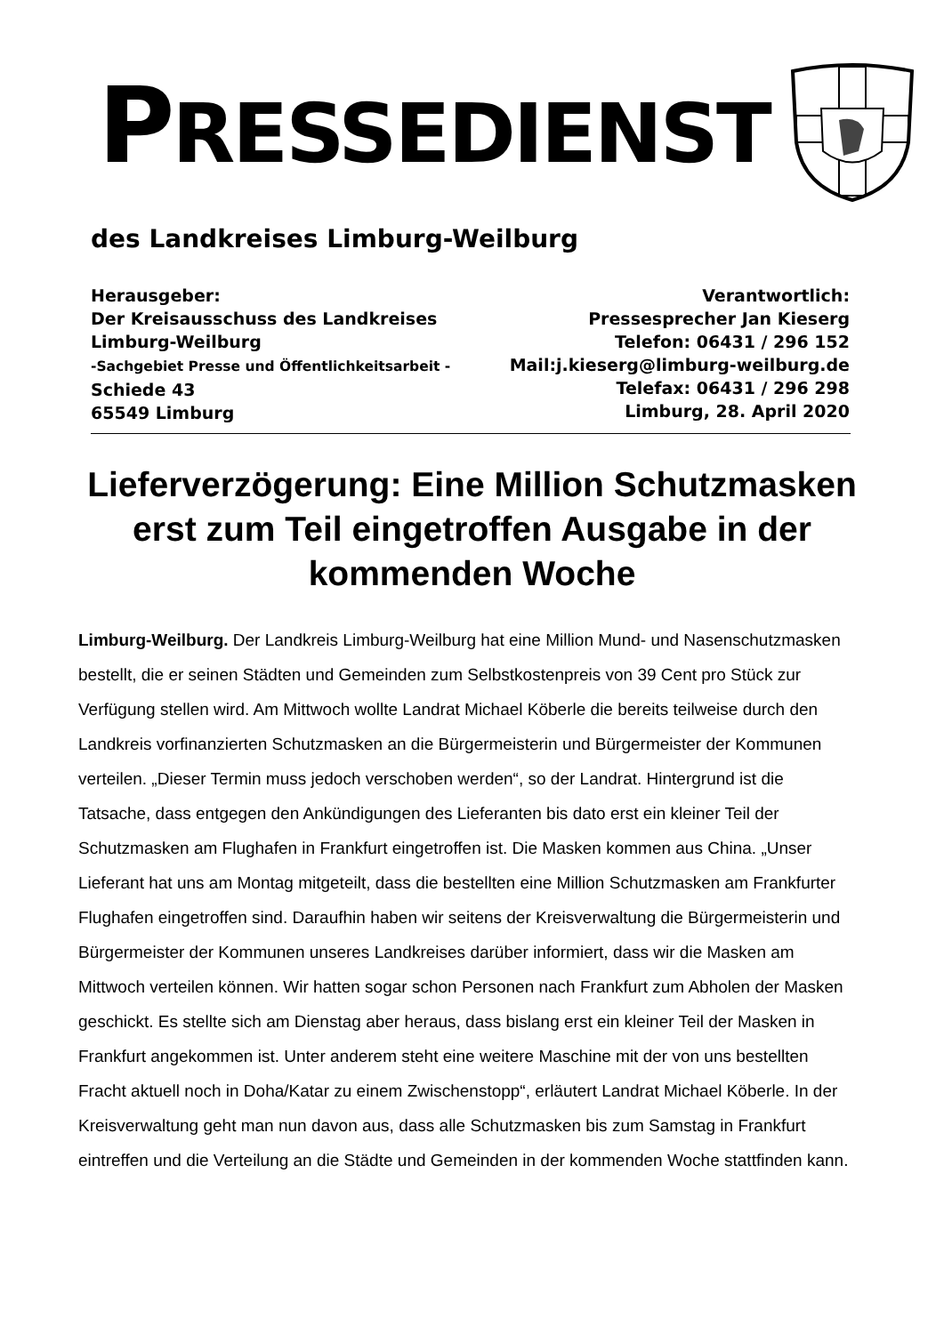PRESSEDIENST
des Landkreises Limburg-Weilburg
Herausgeber:
Der Kreisausschuss des Landkreises
Limburg-Weilburg
-Sachgebiet Presse und Öffentlichkeitsarbeit -
Schiede 43
65549 Limburg
Verantwortlich:
Pressesprecher Jan Kieserg
Telefon: 06431 / 296 152
Mail:j.kieserg@limburg-weilburg.de
Telefax: 06431 / 296 298
Limburg, 28. April 2020
Lieferverzögerung: Eine Million Schutzmasken erst zum Teil eingetroffen Ausgabe in der kommenden Woche
Limburg-Weilburg. Der Landkreis Limburg-Weilburg hat eine Million Mund- und Nasenschutzmasken bestellt, die er seinen Städten und Gemeinden zum Selbstkostenpreis von 39 Cent pro Stück zur Verfügung stellen wird. Am Mittwoch wollte Landrat Michael Köberle die bereits teilweise durch den Landkreis vorfinanzierten Schutzmasken an die Bürgermeisterin und Bürgermeister der Kommunen verteilen. „Dieser Termin muss jedoch verschoben werden“, so der Landrat. Hintergrund ist die Tatsache, dass entgegen den Ankündigungen des Lieferanten bis dato erst ein kleiner Teil der Schutzmasken am Flughafen in Frankfurt eingetroffen ist. Die Masken kommen aus China. „Unser Lieferant hat uns am Montag mitgeteilt, dass die bestellten eine Million Schutzmasken am Frankfurter Flughafen eingetroffen sind. Daraufhin haben wir seitens der Kreisverwaltung die Bürgermeisterin und Bürgermeister der Kommunen unseres Landkreises darüber informiert, dass wir die Masken am Mittwoch verteilen können. Wir hatten sogar schon Personen nach Frankfurt zum Abholen der Masken geschickt. Es stellte sich am Dienstag aber heraus, dass bislang erst ein kleiner Teil der Masken in Frankfurt angekommen ist. Unter anderem steht eine weitere Maschine mit der von uns bestellten Fracht aktuell noch in Doha/Katar zu einem Zwischenstopp“, erläutert Landrat Michael Köberle. In der Kreisverwaltung geht man nun davon aus, dass alle Schutzmasken bis zum Samstag in Frankfurt eintreffen und die Verteilung an die Städte und Gemeinden in der kommenden Woche stattfinden kann.